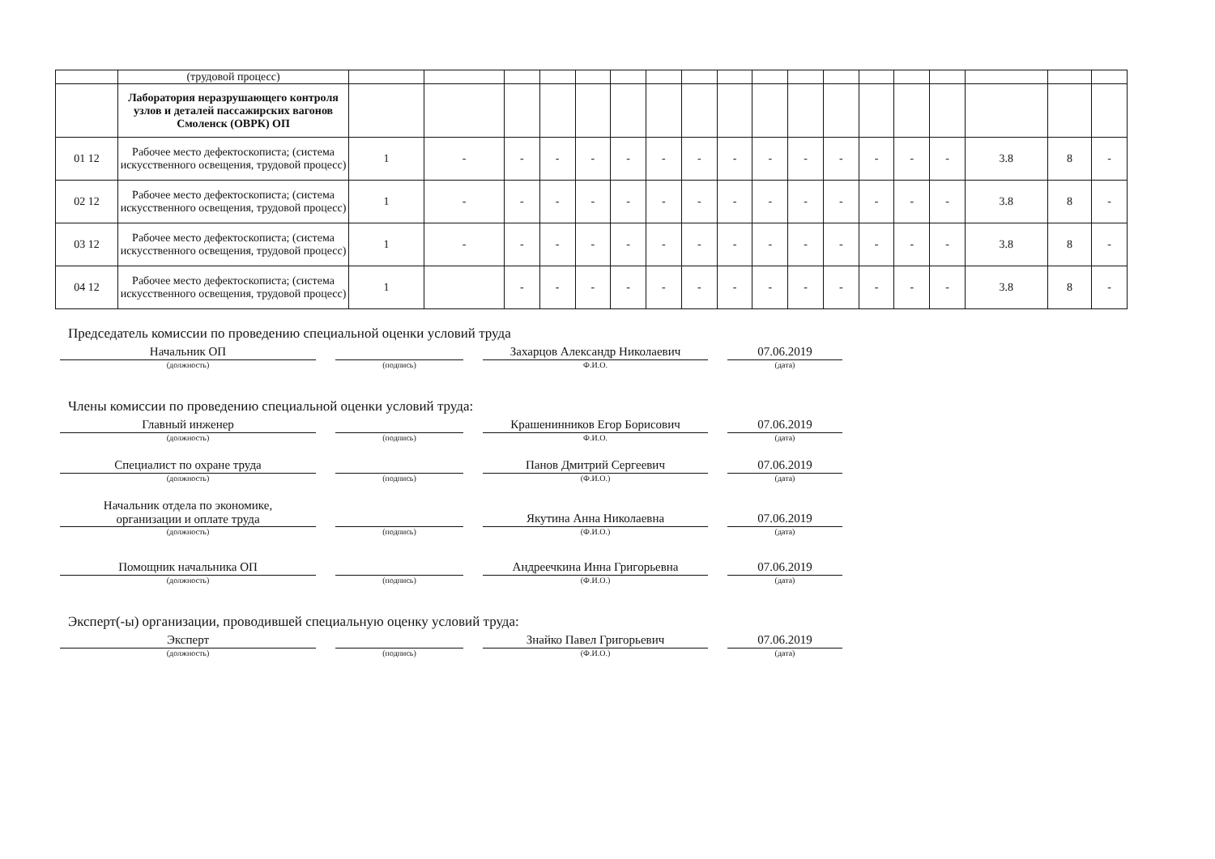| | (трудовой процесс) | | | | | | | | | | | | | | | | | | |
| | Лаборатория неразрушающего контроля узлов и деталей пассажирских вагонов Смоленск (ОВРК) ОП | | | | | | | | | | | | | | | | | | |
| 01 12 | Рабочее место дефектоскописта; (система искусственного освещения, трудовой процесс) | 1 | - | - | - | - | - | - | - | - | - | - | - | - | - | - | 3.8 | 8 | - |
| 02 12 | Рабочее место дефектоскописта; (система искусственного освещения, трудовой процесс) | 1 | - | - | - | - | - | - | - | - | - | - | - | - | - | - | 3.8 | 8 | - |
| 03 12 | Рабочее место дефектоскописта; (система искусственного освещения, трудовой процесс) | 1 | - | - | - | - | - | - | - | - | - | - | - | - | - | - | 3.8 | 8 | - |
| 04 12 | Рабочее место дефектоскописта; (система искусственного освещения, трудовой процесс) | 1 | | - | - | - | - | - | - | - | - | - | - | - | - | - | 3.8 | 8 | - |
Председатель комиссии по проведению специальной оценки условий труда
Начальник ОП
(должность)
(подпись)
Захарцов Александр Николаевич
Ф.И.О.
07.06.2019
(дата)
Члены комиссии по проведению специальной оценки условий труда:
Главный инженер
(должность)
(подпись)
Крашенинников Егор Борисович
Ф.И.О.
07.06.2019
(дата)
Специалист по охране труда
(должность)
(подпись)
Панов Дмитрий Сергеевич
(Ф.И.О.)
07.06.2019
(дата)
Начальник отдела по экономике,
организации и оплате труда
(должность)
(подпись)
Якутина Анна Николаевна
(Ф.И.О.)
07.06.2019
(дата)
Помощник начальника ОП
(должность)
(подпись)
Андреечкина Инна Григорьевна
(Ф.И.О.)
07.06.2019
(дата)
Эксперт(-ы) организации, проводившей специальную оценку условий труда:
Эксперт
(должность)
(подпись)
Знайко Павел Григорьевич
(Ф.И.О.)
07.06.2019
(дата)